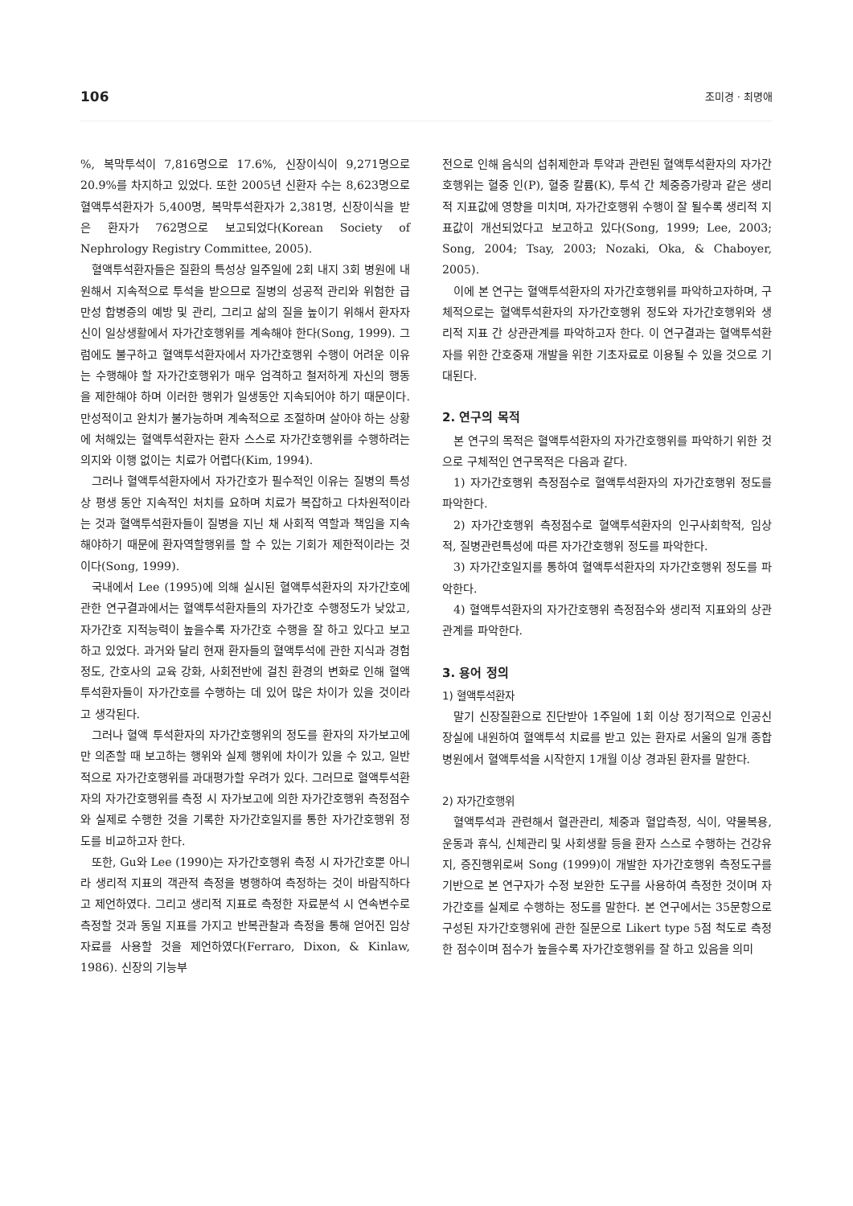106 조미경 · 최명애
%, 복막투석이 7,816명으로 17.6%, 신장이식이 9,271명으로 20.9%를 차지하고 있었다. 또한 2005년 신환자 수는 8,623명으로 혈액투석환자가 5,400명, 복막투석환자가 2,381명, 신장이식을 받은 환자가 762명으로 보고되었다(Korean Society of Nephrology Registry Committee, 2005).
혈액투석환자들은 질환의 특성상 일주일에 2회 내지 3회 병원에 내원해서 지속적으로 투석을 받으므로 질병의 성공적 관리와 위험한 급만성 합병증의 예방 및 관리, 그리고 삶의 질을 높이기 위해서 환자자신이 일상생활에서 자가간호행위를 계속해야 한다(Song, 1999). 그럼에도 불구하고 혈액투석환자에서 자가간호행위 수행이 어려운 이유는 수행해야 할 자가간호행위가 매우 엄격하고 철저하게 자신의 행동을 제한해야 하며 이러한 행위가 일생동안 지속되어야 하기 때문이다. 만성적이고 완치가 불가능하며 계속적으로 조절하며 살아야 하는 상황에 처해있는 혈액투석환자는 환자 스스로 자가간호행위를 수행하려는 의지와 이행 없이는 치료가 어렵다(Kim, 1994).
그러나 혈액투석환자에서 자가간호가 필수적인 이유는 질병의 특성상 평생 동안 지속적인 처치를 요하며 치료가 복잡하고 다차원적이라는 것과 혈액투석환자들이 질병을 지닌 채 사회적 역할과 책임을 지속해야하기 때문에 환자역할행위를 할 수 있는 기회가 제한적이라는 것이다(Song, 1999).
국내에서 Lee (1995)에 의해 실시된 혈액투석환자의 자가간호에 관한 연구결과에서는 혈액투석환자들의 자가간호 수행정도가 낮았고, 자가간호 지적능력이 높을수록 자가간호 수행을 잘 하고 있다고 보고하고 있었다. 과거와 달리 현재 환자들의 혈액투석에 관한 지식과 경험정도, 간호사의 교육 강화, 사회전반에 걸친 환경의 변화로 인해 혈액투석환자들이 자가간호를 수행하는 데 있어 많은 차이가 있을 것이라고 생각된다.
그러나 혈액 투석환자의 자가간호행위의 정도를 환자의 자가보고에만 의존할 때 보고하는 행위와 실제 행위에 차이가 있을 수 있고, 일반적으로 자가간호행위를 과대평가할 우려가 있다. 그러므로 혈액투석환자의 자가간호행위를 측정 시 자가보고에 의한 자가간호행위 측정점수와 실제로 수행한 것을 기록한 자가간호일지를 통한 자가간호행위 정도를 비교하고자 한다.
또한, Gu와 Lee (1990)는 자가간호행위 측정 시 자가간호뿐 아니라 생리적 지표의 객관적 측정을 병행하여 측정하는 것이 바람직하다고 제언하였다. 그리고 생리적 지표로 측정한 자료분석 시 연속변수로 측정할 것과 동일 지표를 가지고 반복관찰과 측정을 통해 얻어진 임상자료를 사용할 것을 제언하였다(Ferraro, Dixon, & Kinlaw, 1986). 신장의 기능부
전으로 인해 음식의 섭취제한과 투약과 관련된 혈액투석환자의 자가간호행위는 혈중 인(P), 혈중 칼륨(K), 투석 간 체중증가량과 같은 생리적 지표값에 영향을 미치며, 자가간호행위 수행이 잘 될수록 생리적 지표값이 개선되었다고 보고하고 있다(Song, 1999; Lee, 2003; Song, 2004; Tsay, 2003; Nozaki, Oka, & Chaboyer, 2005).
이에 본 연구는 혈액투석환자의 자가간호행위를 파악하고자하며, 구체적으로는 혈액투석환자의 자가간호행위 정도와 자가간호행위와 생리적 지표 간 상관관계를 파악하고자 한다. 이 연구결과는 혈액투석환자를 위한 간호중재 개발을 위한 기초자료로 이용될 수 있을 것으로 기대된다.
2. 연구의 목적
본 연구의 목적은 혈액투석환자의 자가간호행위를 파악하기 위한 것으로 구체적인 연구목적은 다음과 같다.
1) 자가간호행위 측정점수로 혈액투석환자의 자가간호행위 정도를 파악한다.
2) 자가간호행위 측정점수로 혈액투석환자의 인구사회학적, 임상적, 질병관련특성에 따른 자가간호행위 정도를 파악한다.
3) 자가간호일지를 통하여 혈액투석환자의 자가간호행위 정도를 파악한다.
4) 혈액투석환자의 자가간호행위 측정점수와 생리적 지표와의 상관관계를 파악한다.
3. 용어 정의
1) 혈액투석환자
말기 신장질환으로 진단받아 1주일에 1회 이상 정기적으로 인공신장실에 내원하여 혈액투석 치료를 받고 있는 환자로 서울의 일개 종합병원에서 혈액투석을 시작한지 1개월 이상 경과된 환자를 말한다.
2) 자가간호행위
혈액투석과 관련해서 혈관관리, 체중과 혈압측정, 식이, 약물복용, 운동과 휴식, 신체관리 및 사회생활 등을 환자 스스로 수행하는 건강유지, 증진행위로써 Song (1999)이 개발한 자가간호행위 측정도구를 기반으로 본 연구자가 수정 보완한 도구를 사용하여 측정한 것이며 자가간호를 실제로 수행하는 정도를 말한다. 본 연구에서는 35문항으로 구성된 자가간호행위에 관한 질문으로 Likert type 5점 척도로 측정한 점수이며 점수가 높을수록 자가간호행위를 잘 하고 있음을 의미